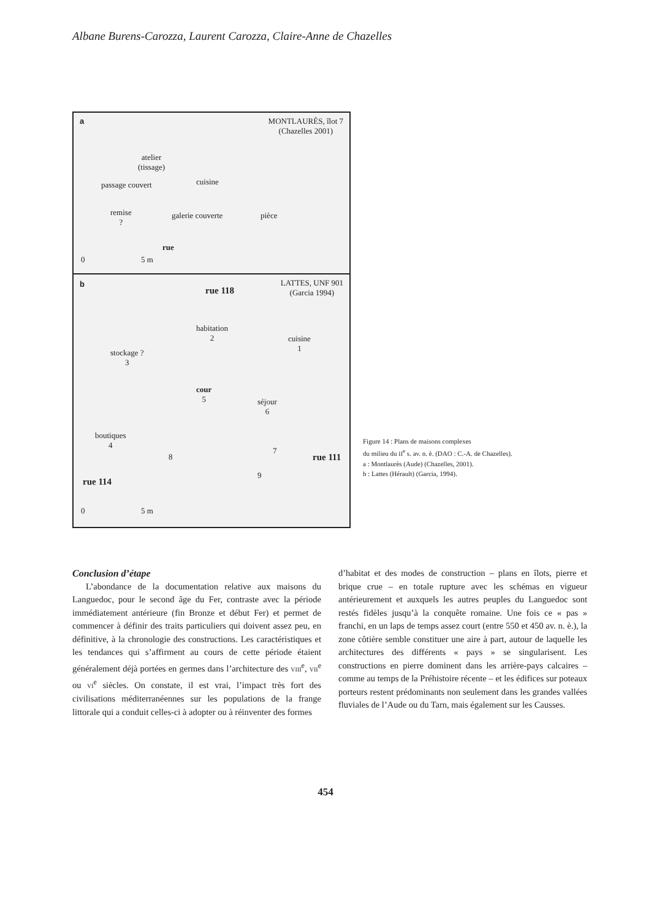Albane Burens-Carozza, Laurent Carozza, Claire-Anne de Chazelles
a
MONTLAURÈS, îlot 7
(Chazelles 2001)
atelier
(tissage)
cuisine
passage couvert
remise
?
galerie couverte pièce
rue
0 5 m
b
rue 118
LATTES, UNF 901
(Garcia 1994)
habitation
2
cuisine
1
stockage ?
3
cour
5
séjour
6
boutiques
4
8
7
rue 111
9
rue 114
0 5 m
Figure 14 : Plans de maisons complexes
du milieu du II<sup>e</sup> s. av. n. è. (DAO : C.-A. de Chazelles).
a : Montlaurès (Aude) (Chazelles, 2001).
b : Lattes (Hérault) (Garcia, 1994).
Conclusion d’étape
L’abondance de la documentation relative aux maisons du Languedoc, pour le second âge du Fer, contraste avec la période immédiatement antérieure (fin Bronze et début Fer) et permet de commencer à définir des traits particuliers qui doivent assez peu, en définitive, à la chronologie des constructions. Les caractéristiques et les tendances qui s’affirment au cours de cette période étaient généralement déjà portées en germes dans l’architecture des VIII<sup>e</sup>, VII<sup>e</sup> ou VI<sup>e</sup> siècles. On constate, il est vrai, l’impact très fort des civilisations méditerranéennes sur les populations de la frange littorale qui a conduit celles-ci à adopter ou à réinventer des formes
d’habitat et des modes de construction – plans en îlots, pierre et brique crue – en totale rupture avec les schémas en vigueur antérieurement et auxquels les autres peuples du Languedoc sont restés fidèles jusqu’à la conquête romaine. Une fois ce « pas » franchi, en un laps de temps assez court (entre 550 et 450 av. n. è.), la zone côtière semble constituer une aire à part, autour de laquelle les architectures des différents « pays » se singularisent. Les constructions en pierre dominent dans les arrière-pays calcaires – comme au temps de la Préhistoire récente – et les édifices sur poteaux porteurs restent prédominants non seulement dans les grandes vallées fluviales de l’Aude ou du Tarn, mais également sur les Causses.
454